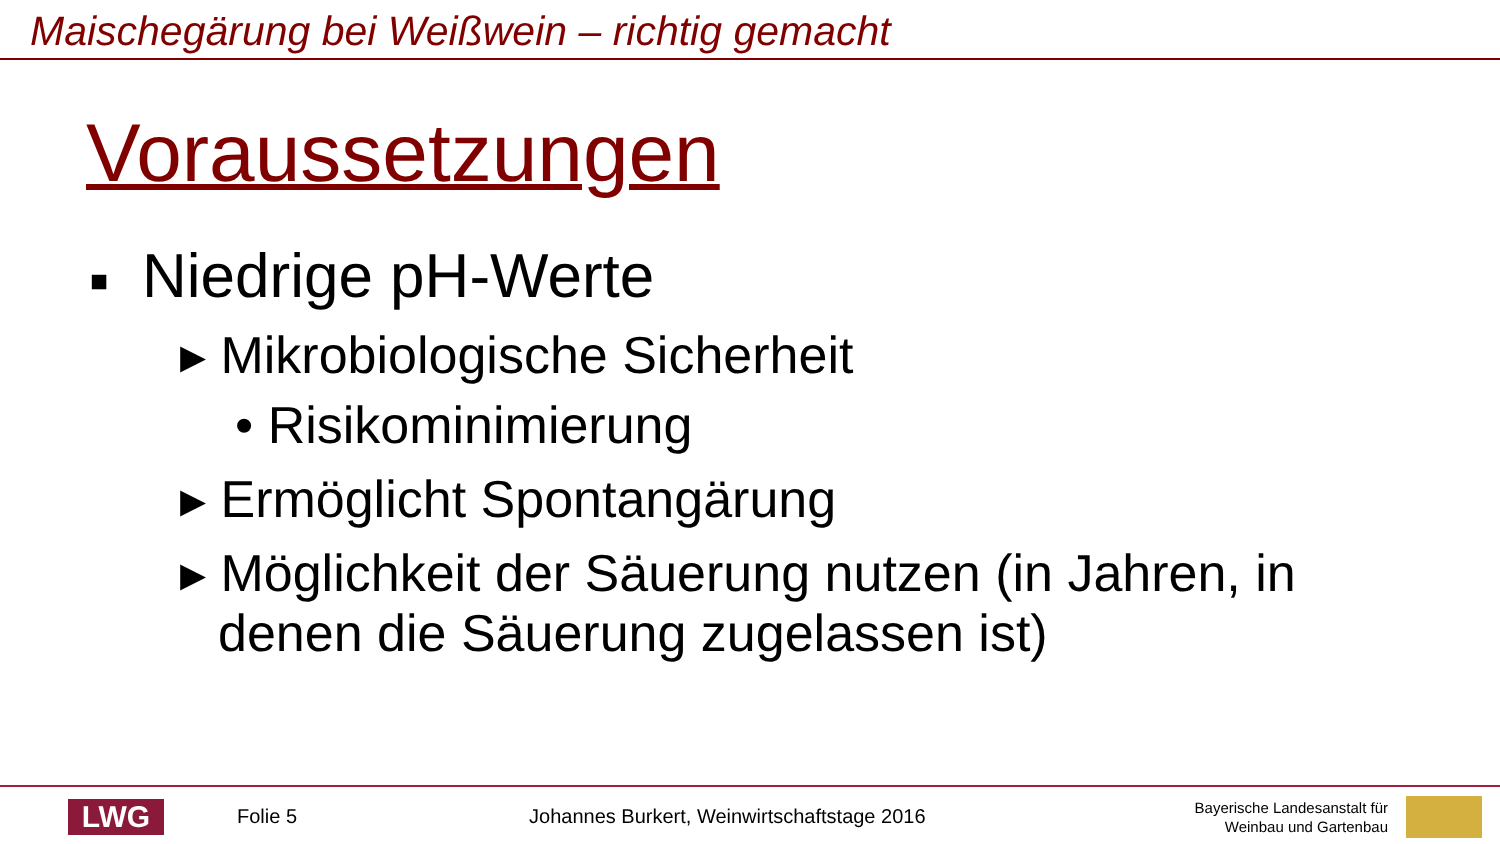Maischegärung bei Weißwein – richtig gemacht
Voraussetzungen
■ Niedrige pH-Werte
▸ Mikrobiologische Sicherheit
• Risikominimierung
▸ Ermöglicht Spontangärung
▸ Möglichkeit der Säuerung nutzen (in Jahren, in denen die Säuerung zugelassen ist)
LWG
Folie 5
Johannes Burkert, Weinwirtschaftstage 2016
Bayerische Landesanstalt für
Weinbau und Gartenbau